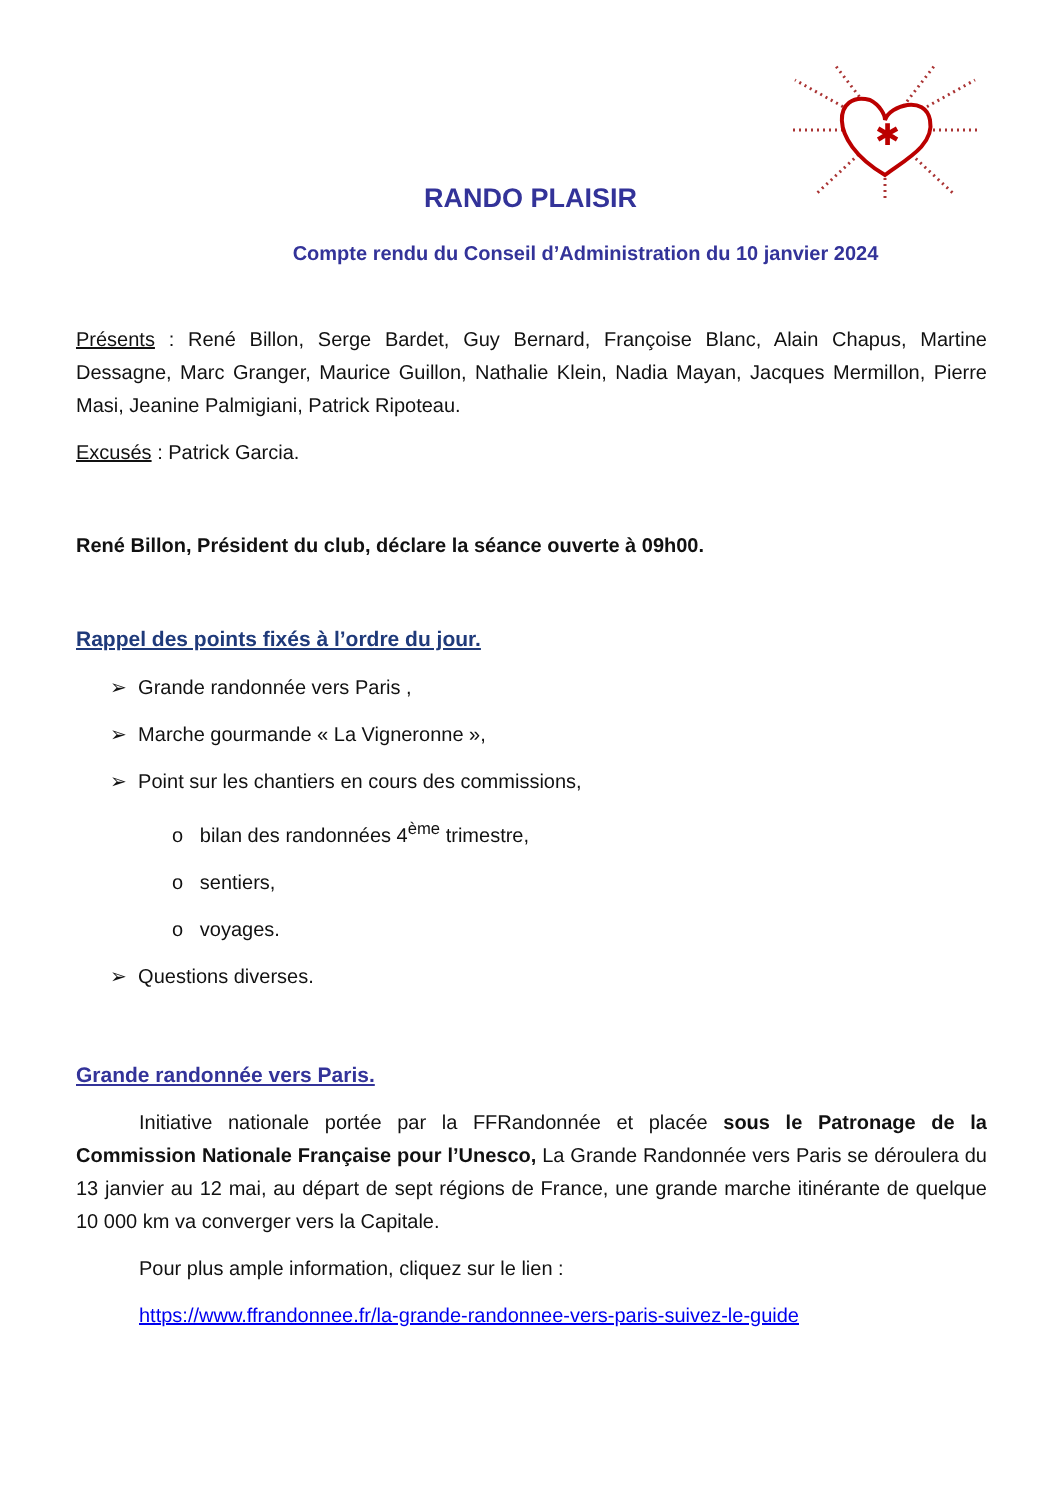✱
RANDO PLAISIR
Compte rendu du Conseil d’Administration du 10 janvier 2024
Présents : René Billon, Serge Bardet, Guy Bernard, Françoise Blanc, Alain Chapus, Martine Dessagne, Marc Granger, Maurice Guillon, Nathalie Klein, Nadia Mayan, Jacques Mermillon, Pierre Masi, Jeanine Palmigiani, Patrick Ripoteau.
Excusés : Patrick Garcia.
René Billon, Président du club, déclare la séance ouverte à 09h00.
Rappel des points fixés à l’ordre du jour.
➢ Grande randonnée vers Paris ,
➢ Marche gourmande « La Vigneronne »,
➢ Point sur les chantiers en cours des commissions,
o bilan des randonnées 4<sup>ème</sup> trimestre,
o sentiers,
o voyages.
➢ Questions diverses.
Grande randonnée vers Paris.
Initiative nationale portée par la FFRandonnée et placée sous le Patronage de la Commission Nationale Française pour l’Unesco, La Grande Randonnée vers Paris se déroulera du 13 janvier au 12 mai, au départ de sept régions de France, une grande marche itinérante de quelque 10 000 km va converger vers la Capitale.
Pour plus ample information, cliquez sur le lien :
https://www.ffrandonnee.fr/la-grande-randonnee-vers-paris-suivez-le-guide